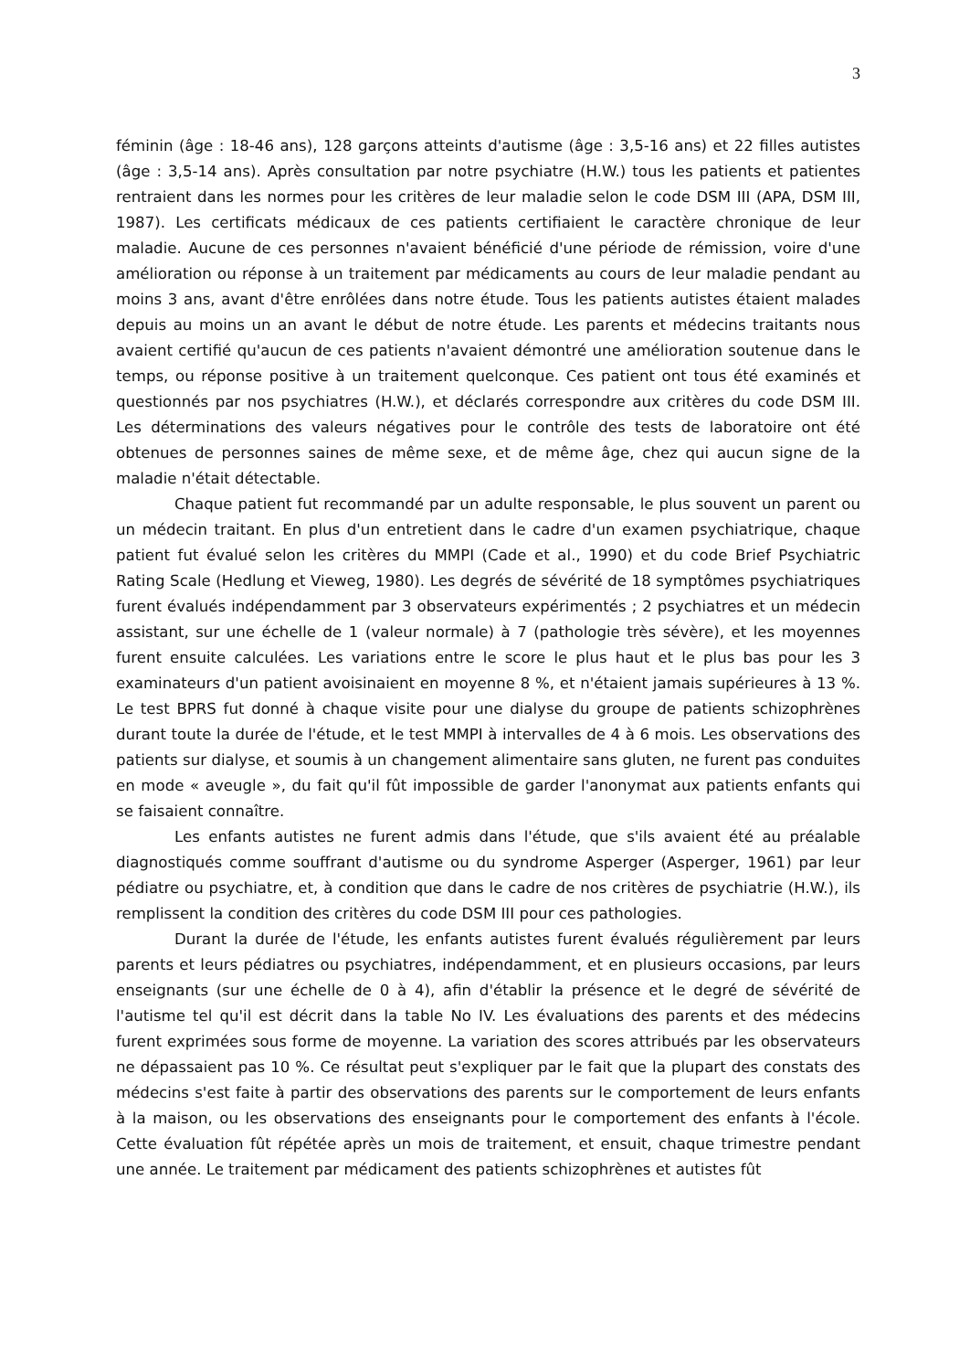3
féminin (âge : 18-46 ans), 128 garçons atteints d'autisme (âge : 3,5-16 ans) et 22 filles autistes (âge : 3,5-14 ans). Après consultation par notre psychiatre (H.W.) tous les patients et patientes rentraient dans les normes pour les critères de leur maladie selon le code DSM III (APA, DSM III, 1987). Les certificats médicaux de ces patients certifiaient le caractère chronique de leur maladie. Aucune de ces personnes n'avaient bénéficié d'une période de rémission, voire d'une amélioration ou réponse à un traitement par médicaments au cours de leur maladie pendant au moins 3 ans, avant d'être enrôlées dans notre étude. Tous les patients autistes étaient malades depuis au moins un an avant le début de notre étude. Les parents et médecins traitants nous avaient certifié qu'aucun de ces patients n'avaient démontré une amélioration soutenue dans le temps, ou réponse positive à un traitement quelconque. Ces patient ont tous été examinés et questionnés par nos psychiatres (H.W.), et déclarés correspondre aux critères du code DSM III. Les déterminations des valeurs négatives pour le contrôle des tests de laboratoire ont été obtenues de personnes saines de même sexe, et de même âge, chez qui aucun signe de la maladie n'était détectable.
Chaque patient fut recommandé par un adulte responsable, le plus souvent un parent ou un médecin traitant. En plus d'un entretient dans le cadre d'un examen psychiatrique, chaque patient fut évalué selon les critères du MMPI (Cade et al., 1990) et du code Brief Psychiatric Rating Scale (Hedlung et Vieweg, 1980). Les degrés de sévérité de 18 symptômes psychiatriques furent évalués indépendamment par 3 observateurs expérimentés ; 2 psychiatres et un médecin assistant, sur une échelle de 1 (valeur normale) à 7 (pathologie très sévère), et les moyennes furent ensuite calculées. Les variations entre le score le plus haut et le plus bas pour les 3 examinateurs d'un patient avoisinaient en moyenne 8 %, et n'étaient jamais supérieures à 13 %. Le test BPRS fut donné à chaque visite pour une dialyse du groupe de patients schizophrènes durant toute la durée de l'étude, et le test MMPI à intervalles de 4 à 6 mois. Les observations des patients sur dialyse, et soumis à un changement alimentaire sans gluten, ne furent pas conduites en mode « aveugle », du fait qu'il fût impossible de garder l'anonymat aux patients enfants qui se faisaient connaître.
Les enfants autistes ne furent admis dans l'étude, que s'ils avaient été au préalable diagnostiqués comme souffrant d'autisme ou du syndrome Asperger (Asperger, 1961) par leur pédiatre ou psychiatre, et, à condition que dans le cadre de nos critères de psychiatrie (H.W.), ils remplissent la condition des critères du code DSM III pour ces pathologies.
Durant la durée de l'étude, les enfants autistes furent évalués régulièrement par leurs parents et leurs pédiatres ou psychiatres, indépendamment, et en plusieurs occasions, par leurs enseignants (sur une échelle de 0 à 4), afin d'établir la présence et le degré de sévérité de l'autisme tel qu'il est décrit dans la table No IV. Les évaluations des parents et des médecins furent exprimées sous forme de moyenne. La variation des scores attribués par les observateurs ne dépassaient pas 10 %. Ce résultat peut s'expliquer par le fait que la plupart des constats des médecins s'est faite à partir des observations des parents sur le comportement de leurs enfants à la maison, ou les observations des enseignants pour le comportement des enfants à l'école. Cette évaluation fût répétée après un mois de traitement, et ensuit, chaque trimestre pendant une année. Le traitement par médicament des patients schizophrènes et autistes fût